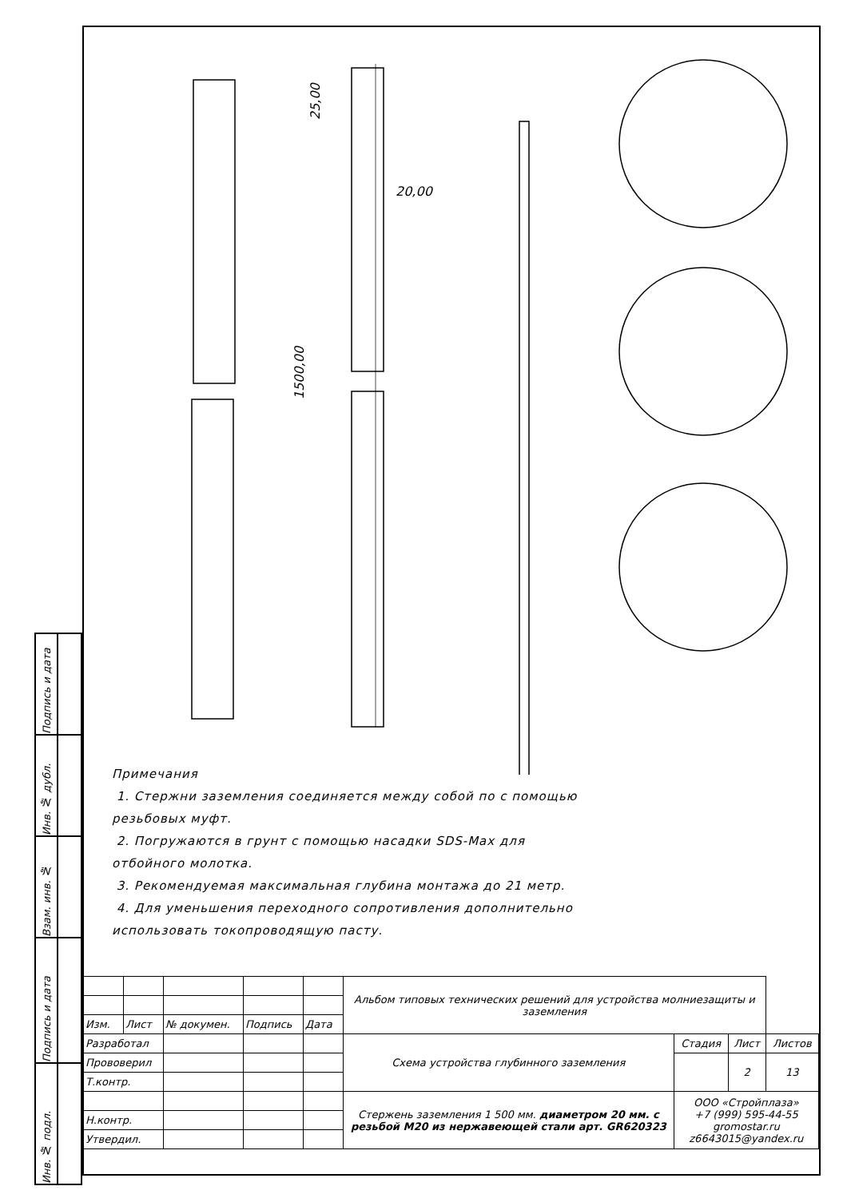| Подпись и дата | |
| Инв. № дубл. | |
| Взам. инв. № | |
| Подпись и дата | |
| Инв. № подл. | |
25,00
20,00
1500,00
Примечания
1. Стержни заземления соединяется между собой по с помощью резьбовых муфт.
2. Погружаются в грунт с помощью насадки SDS-Max для отбойного молотка.
3. Рекомендуемая максимальная глубина монтажа до 21 метр.
4. Для уменьшения переходного сопротивления дополнительно использовать токопроводящую пасту.
| | | | | | Альбом типовых технических решений для устройства молниезащиты и заземления | | | |
| Изм. | Лист | № докумен. | Подпись | Дата | | | | |
| Разработал | | | | | Схема устройства глубинного заземления | Стадия | Лист | Листов |
| Прововерил | | | | | | | 2 | 13 |
| Т.контр. | | | | | | | | |
| | | | | | Стержень заземления 1 500 мм. диаметром 20 мм. с резьбой М20 из нержавеющей стали арт. GR620323 | ООО «Стройплаза» +7 (999) 595-44-55 gromostar.ru z6643015@yandex.ru | | |
| Н.контр. | | | | | | | | |
| Утвердил. | | | | | | | | |